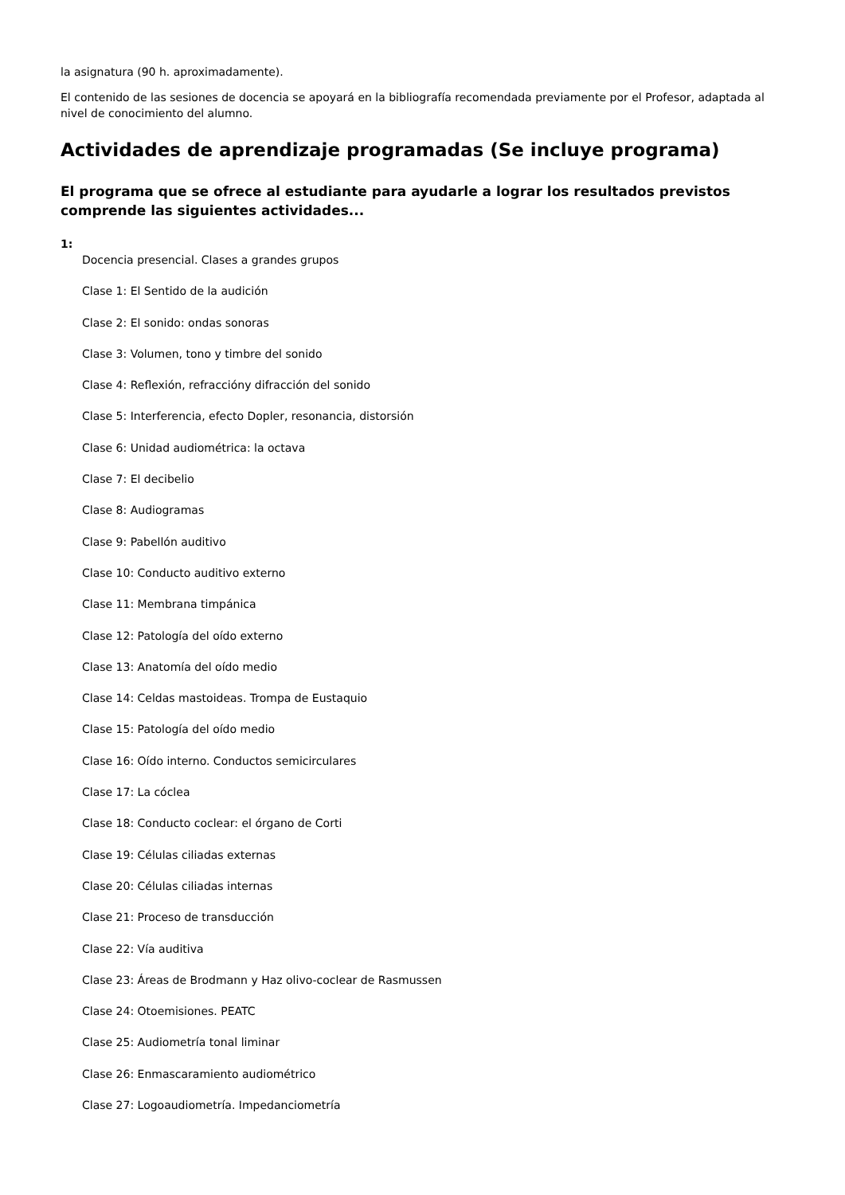la asignatura (90 h. aproximadamente).
El contenido de las sesiones de docencia se apoyará en la bibliografía recomendada previamente por el Profesor, adaptada al nivel de conocimiento del alumno.
Actividades de aprendizaje programadas (Se incluye programa)
El programa que se ofrece al estudiante para ayudarle a lograr los resultados previstos comprende las siguientes actividades...
1:
Docencia presencial. Clases a grandes grupos
Clase 1: El Sentido de la audición
Clase 2: El sonido: ondas sonoras
Clase 3: Volumen, tono y timbre del sonido
Clase 4: Reflexión, refraccióny difracción del sonido
Clase 5: Interferencia, efecto Dopler, resonancia, distorsión
Clase 6: Unidad audiométrica: la octava
Clase 7: El decibelio
Clase 8: Audiogramas
Clase 9: Pabellón auditivo
Clase 10: Conducto auditivo externo
Clase 11: Membrana timpánica
Clase 12: Patología del oído externo
Clase 13: Anatomía del oído medio
Clase 14: Celdas mastoideas. Trompa de Eustaquio
Clase 15: Patología del oído medio
Clase 16: Oído interno. Conductos semicirculares
Clase 17: La cóclea
Clase 18: Conducto coclear: el órgano de Corti
Clase 19: Células ciliadas externas
Clase 20: Células ciliadas internas
Clase 21: Proceso de transducción
Clase 22: Vía auditiva
Clase 23: Áreas de Brodmann y Haz olivo-coclear de Rasmussen
Clase 24: Otoemisiones. PEATC
Clase 25: Audiometría tonal liminar
Clase 26: Enmascaramiento audiométrico
Clase 27: Logoaudiometría. Impedanciometría